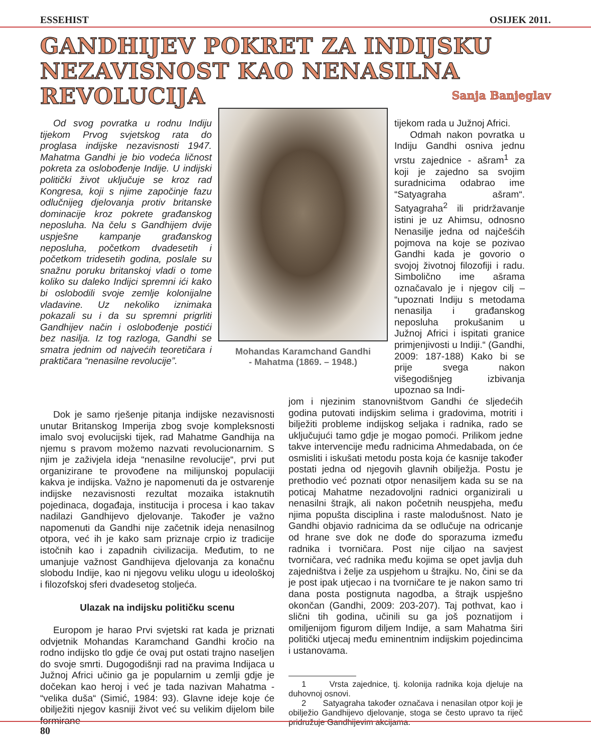ESSEHIST OSIJEK 2011.
GANDHIJEV POKRET ZA INDIJSKU NEZAVISNOST KAO NENASILNA REVOLUCIJA
Sanja Banjeglav
Od svog povratka u rodnu Indiju tijekom Prvog svjetskog rata do proglasa indijske nezavisnosti 1947. Mahatma Gandhi je bio vodeća ličnost pokreta za oslobođenje Indije. U indijski politički život uključuje se kroz rad Kongresa, koji s njime započinje fazu odlučnijeg djelovanja protiv britanske dominacije kroz pokrete građanskog neposluha. Na čelu s Gandhijem dvije uspješne kampanje građanskog neposluha, početkom dvadesetih i početkom tridesetih godina, poslale su snažnu poruku britanskoj vladi o tome koliko su daleko Indijci spremni ići kako bi oslobodili svoje zemlje kolonijalne vladavine. Uz nekoliko iznimaka pokazali su i da su spremni prigrliti Gandhijev način i oslobođenje postići bez nasilja. Iz tog razloga, Gandhi se smatra jednim od najvećih teoretičara i praktičara “nenasilne revolucije”.
Mohandas Karamchand Gandhi
- Mahatma (1869. – 1948.)
tijekom rada u Južnoj Africi.
Odmah nakon povratka u Indiju Gandhi osniva jednu vrstu zajednice - ašram<sup>1</sup> za koji je zajedno sa svojim suradnicima odabrao ime “Satyagraha ašram“. Satyagraha<sup>2</sup> ili pridržavanje istini je uz Ahimsu, odnosno Nenasilje jedna od najčešćih pojmova na koje se pozivao Gandhi kada je govorio o svojoj životnoj filozofiji i radu. Simbolično ime ašrama označavalo je i njegov cilj – “upoznati Indiju s metodama nenasilja i građanskog neposluha prokušanim u Južnoj Africi i ispitati granice primjenjivosti u Indiji.“ (Gandhi, 2009: 187-188) Kako bi se prije svega nakon višegodišnjeg izbivanja upoznao sa Indi-
Dok je samo rješenje pitanja indijske nezavisnosti unutar Britanskog Imperija zbog svoje kompleksnosti imalo svoj evolucijski tijek, rad Mahatme Gandhija na njemu s pravom možemo nazvati revolucionarnim. S njim je zaživjela ideja “nenasilne revolucije“, prvi put organizirane te provođene na milijunskoj populaciji kakva je indijska. Važno je napomenuti da je ostvarenje indijske nezavisnosti rezultat mozaika istaknutih pojedinaca, događaja, institucija i procesa i kao takav nadilazi Gandhijevo djelovanje. Također je važno napomenuti da Gandhi nije začetnik ideja nenasilnog otpora, već ih je kako sam priznaje crpio iz tradicije istočnih kao i zapadnih civilizacija. Međutim, to ne umanjuje važnost Gandhijeva djelovanja za konačnu slobodu Indije, kao ni njegovu veliku ulogu u ideološkoj i filozofskoj sferi dvadesetog stoljeća.
Ulazak na indijsku političku scenu
Europom je harao Prvi svjetski rat kada je priznati odvjetnik Mohandas Karamchand Gandhi kročio na rodno indijsko tlo gdje će ovaj put ostati trajno naseljen do svoje smrti. Dugogodišnji rad na pravima Indijaca u Južnoj Africi učinio ga je popularnim u zemlji gdje je dočekan kao heroj i već je tada nazivan Mahatma - “velika duša“ (Simić, 1984: 93). Glavne ideje koje će obilježiti njegov kasniji život već su velikim dijelom bile formirane
jom i njezinim stanovništvom Gandhi će sljedećih godina putovati indijskim selima i gradovima, motriti i bilježiti probleme indijskog seljaka i radnika, rado se uključujući tamo gdje je mogao pomoći. Prilikom jedne takve intervencije među radnicima Ahmedabada, on će osmisliti i iskušati metodu posta koja će kasnije također postati jedna od njegovih glavnih obilježja. Postu je prethodio već poznati otpor nenasiljem kada su se na poticaj Mahatme nezadovoljni radnici organizirali u nenasilni štrajk, ali nakon početnih neuspjeha, među njima popušta disciplina i raste malodušnost. Nato je Gandhi objavio radnicima da se odlučuje na odricanje od hrane sve dok ne dođe do sporazuma između radnika i tvorničara. Post nije ciljao na savjest tvorničara, već radnika među kojima se opet javlja duh zajedništva i želje za uspjehom u štrajku. No, čini se da je post ipak utjecao i na tvorničare te je nakon samo tri dana posta postignuta nagodba, a štrajk uspješno okončan (Gandhi, 2009: 203-207). Taj pothvat, kao i slični tih godina, učinili su ga još poznatijom i omiljenijom figurom diljem Indije, a sam Mahatma širi politički utjecaj među eminentnim indijskim pojedincima i ustanovama.
1 Vrsta zajednice, tj. kolonija radnika koja djeluje na duhovnoj osnovi.
2 Satyagraha također označava i nenasilan otpor koji je obilježio Gandhijevo djelovanje, stoga se često upravo ta riječ pridružuje Gandhijevim akcijama.
80